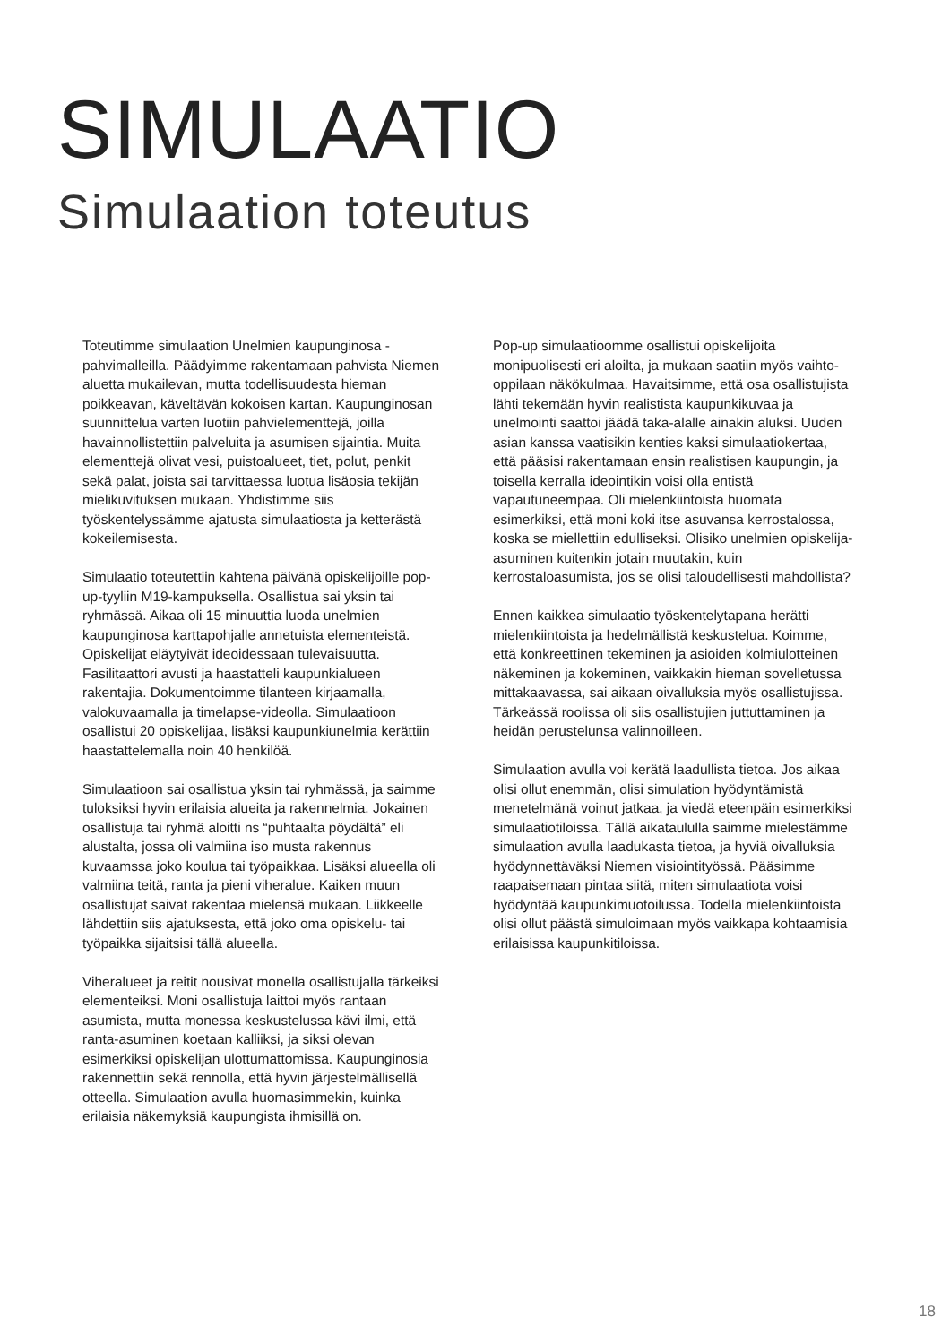SIMULAATIO
Simulaation toteutus
Toteutimme simulaation Unelmien kaupunginosa -pahvimalleilla. Päädyimme rakentamaan pahvista Niemen aluetta mukailevan, mutta todellisuudesta hieman poikkeavan, käveltävän kokoisen kartan. Kaupunginosan suunnittelua varten luotiin pahvielementtejä, joilla havainnollistettiin palveluita ja asumisen sijaintia. Muita elementtejä olivat vesi, puistoalueet, tiet, polut, penkit sekä palat, joista sai tarvittaessa luotua lisäosia tekijän mielikuvituksen mukaan. Yhdistimme siis työskentelyssämme ajatusta simulaatiosta ja ketterästä kokeilemisesta.
Simulaatio toteutettiin kahtena päivänä opiskelijoille pop-up-tyyliin M19-kampuksella. Osallistua sai yksin tai ryhmässä. Aikaa oli 15 minuuttia luoda unelmien kaupunginosa karttapohjalle annetuista elementeistä. Opiskelijat eläytyivät ideoidessaan tulevaisuutta. Fasilitaattori avusti ja haastatteli kaupunkialueen rakentajia. Dokumentoimme tilanteen kirjaamalla, valokuvaamalla ja timelapse-videolla. Simulaatioon osallistui 20 opiskelijaa, lisäksi kaupunkiunelmia kerättiin haastattelemalla noin 40 henkilöä.
Simulaatioon sai osallistua yksin tai ryhmässä, ja saimme tuloksiksi hyvin erilaisia alueita ja rakennelmia. Jokainen osallistuja tai ryhmä aloitti ns “puhtaalta pöydältä” eli alustalta, jossa oli valmiina iso musta rakennus kuvaamssa joko koulua tai työpaikkaa. Lisäksi alueella oli valmiina teitä, ranta ja pieni viheralue. Kaiken muun osallistujat saivat rakentaa mielensä mukaan. Liikkeelle lähdettiin siis ajatuksesta, että joko oma opiskelu- tai työpaikka sijaitsisi tällä alueella.
Viheralueet ja reitit nousivat monella osallistujalla tärkeiksi elementeiksi. Moni osallistuja laittoi myös rantaan asumista, mutta monessa keskustelussa kävi ilmi, että ranta-asuminen koetaan kalliiksi, ja siksi olevan esimerkiksi opiskelijan ulottumattomissa. Kaupunginosia rakennettiin sekä rennolla, että hyvin järjestelmällisellä otteella. Simulaation avulla huomasimmekin, kuinka erilaisia näkemyksiä kaupungista ihmisillä on.
Pop-up simulaatioomme osallistui opiskelijoita monipuolisesti eri aloilta, ja mukaan saatiin myös vaihto-oppilaan näkökulmaa. Havaitsimme, että osa osallistujista lähti tekemään hyvin realistista kaupunkikuvaa ja unelmointi saattoi jäädä taka-alalle ainakin aluksi. Uuden asian kanssa vaatisikin kenties kaksi simulaatiokertaa, että pääsisi rakentamaan ensin realistisen kaupungin, ja toisella kerralla ideointikin voisi olla entistä vapautuneempaa. Oli mielenkiintoista huomata esimerkiksi, että moni koki itse asuvansa kerrostalossa, koska se miellettiin edulliseksi. Olisiko unelmien opiskelija-asuminen kuitenkin jotain muutakin, kuin kerrostaloasumista, jos se olisi taloudellisesti mahdollista?
Ennen kaikkea simulaatio työskentelytapana herätti mielenkiintoista ja hedelmällistä keskustelua. Koimme, että konkreettinen tekeminen ja asioiden kolmiulotteinen näkeminen ja kokeminen, vaikkakin hieman sovelletussa mittakaavassa, sai aikaan oivalluksia myös osallistujissa. Tärkeässä roolissa oli siis osallistujien juttuttaminen ja heidän perustelunsa valinnoilleen.
Simulaation avulla voi kerätä laadullista tietoa. Jos aikaa olisi ollut enemmän, olisi simulation hyödyntämistä menetelmänä voinut jatkaa, ja viedä eteenpäin esimerkiksi simulaatiotiloissa. Tällä aikataululla saimme mielestämme simulaation avulla laadukasta tietoa, ja hyviä oivalluksia hyödynnettäväksi Niemen visiointityössä. Pääsimme raapaisemaan pintaa siitä, miten simulaatiota voisi hyödyntää kaupunkimuotoilussa. Todella mielenkiintoista olisi ollut päästä simuloimaan myös vaikkapa kohtaamisia erilaisissa kaupunkitiloissa.
18